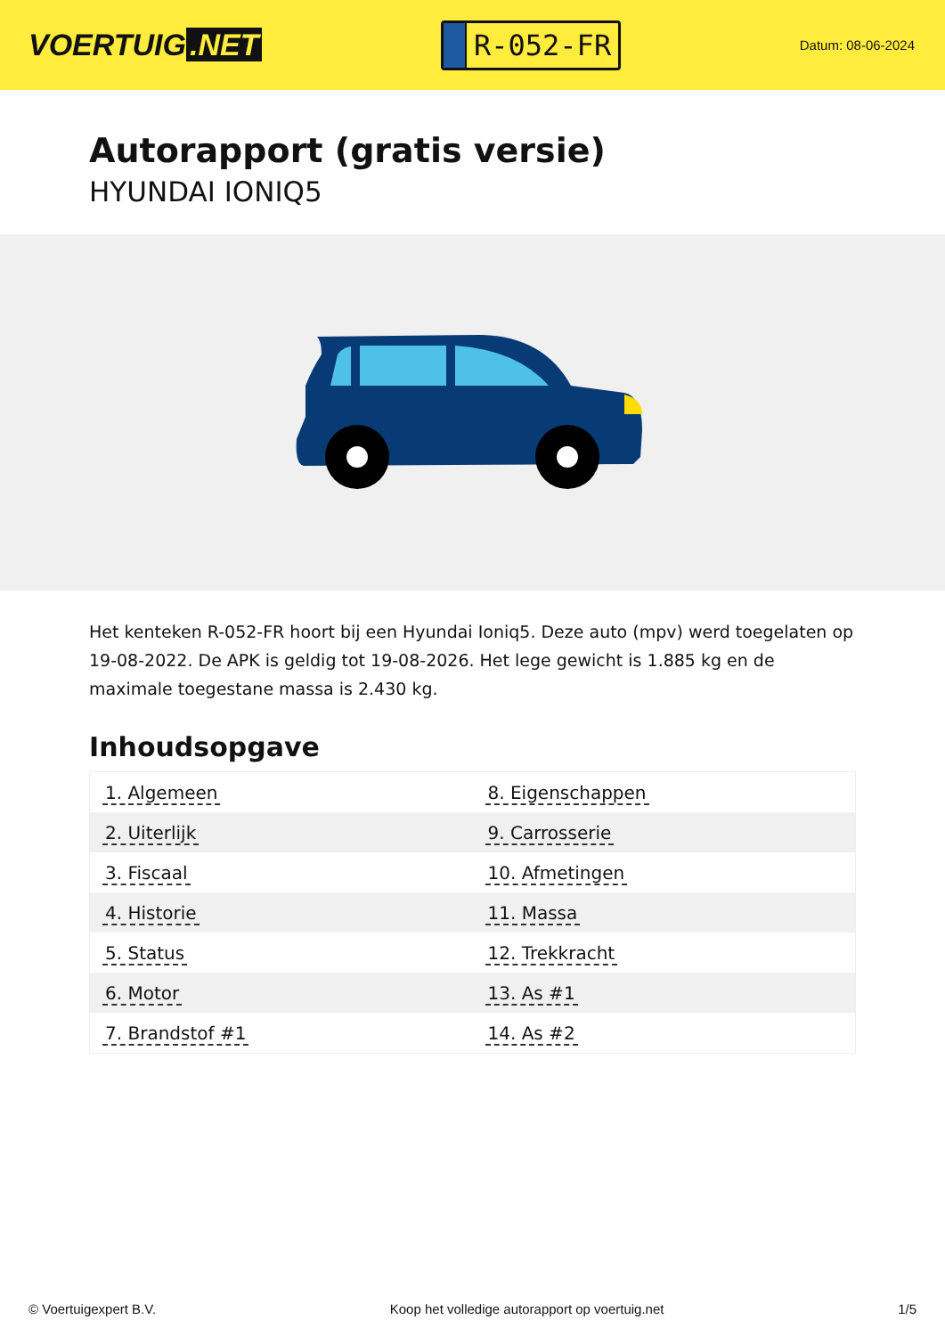VOERTUIG.NET
R-052-FR
Datum: 08-06-2024
Autorapport (gratis versie)
HYUNDAI IONIQ5
Het kenteken R-052-FR hoort bij een Hyundai Ioniq5. Deze auto (mpv) werd toegelaten op 19-08-2022. De APK is geldig tot 19-08-2026. Het lege gewicht is 1.885 kg en de maximale toegestane massa is 2.430 kg.
Inhoudsopgave
| 1. Algemeen | 8. Eigenschappen |
| 2. Uiterlijk | 9. Carrosserie |
| 3. Fiscaal | 10. Afmetingen |
| 4. Historie | 11. Massa |
| 5. Status | 12. Trekkracht |
| 6. Motor | 13. As #1 |
| 7. Brandstof #1 | 14. As #2 |
© Voertuigexpert B.V. Koop het volledige autorapport op voertuig.net 1/5